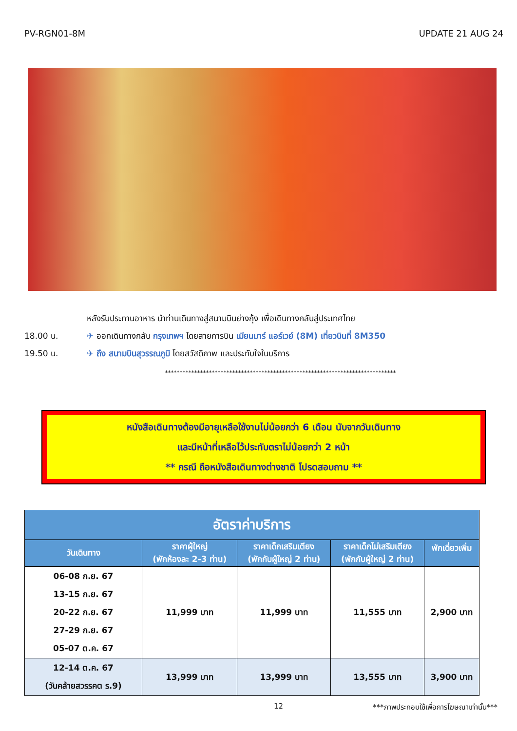PV-RGN01-8M UPDATE 21 AUG 24
หลังรับประทานอาหาร นำท่านเดินทางสู่สนามบินย่างกุ้ง เพื่อเดินทางกลับสู่ประเทศไทย
18.00 น. ✈ ออกเดินทางกลับ กรุงเทพฯ โดยสายการบิน เมียนมาร์ แอร์เวย์ (8M) เที่ยวบินที่ 8M350
19.50 น. ✈ ถึง สนามบินสุวรรณภูมิ โดยสวัสดิภาพ และประทับใจในบริการ
*******************************************************************************
หนังสือเดินทางต้องมีอายุเหลือใช้งานไม่น้อยกว่า 6 เดือน นับจากวันเดินทาง
และมีหน้าที่เหลือไว้ประทับตราไม่น้อยกว่า 2 หน้า
** กรณี ถือหนังสือเดินทางต่างชาติ โปรดสอบถาม **
| อัตราค่าบริการ | | | | |
| --- | --- | --- | --- | --- |
| วันเดินทาง | ราคาผู้ใหญ่ (พักห้องละ 2-3 ท่าน) | ราคาเด็กเสริมเตียง (พักกับผู้ใหญ่ 2 ท่าน) | ราคาเด็กไม่เสริมเตียง (พักกับผู้ใหญ่ 2 ท่าน) | พักเดี่ยวเพิ่ม |
| 06-08 ก.ย. 67 13-15 ก.ย. 67 20-22 ก.ย. 67 27-29 ก.ย. 67 05-07 ต.ค. 67 | 11,999 บาท | 11,999 บาท | 11,555 บาท | 2,900 บาท |
| 12-14 ต.ค. 67 (วันคล้ายสวรรคต ร.9) | 13,999 บาท | 13,999 บาท | 13,555 บาท | 3,900 บาท |
12 ***ภาพประกอบใช้เพื่อการโฆษณาเท่านั้น***